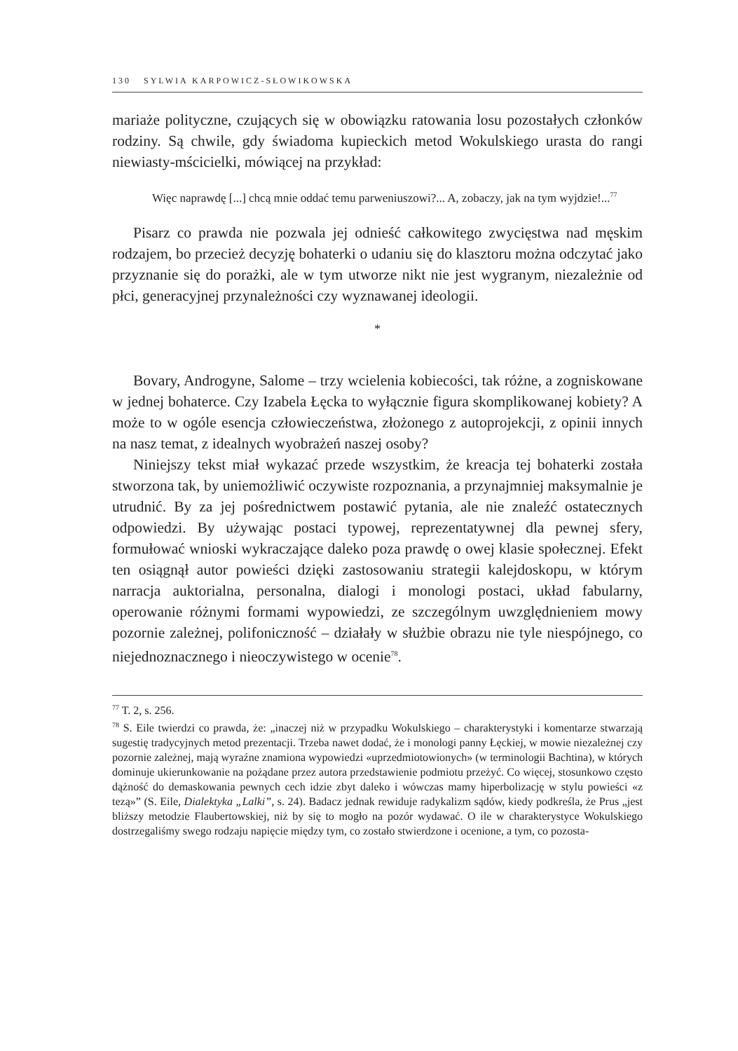130 SYLWIA KARPOWICZ-SŁOWIKOWSKA
mariaże polityczne, czujących się w obowiązku ratowania losu pozostałych członków rodziny. Są chwile, gdy świadoma kupieckich metod Wokulskiego urasta do rangi niewiasty-mścicielki, mówiącej na przykład:
Więc naprawdę [...] chcą mnie oddać temu parweniuszowi?... A, zobaczy, jak na tym wyjdzie!...<sup>77</sup>
Pisarz co prawda nie pozwala jej odnieść całkowitego zwycięstwa nad męskim rodzajem, bo przecież decyzję bohaterki o udaniu się do klasztoru można odczytać jako przyznanie się do porażki, ale w tym utworze nikt nie jest wygranym, niezależnie od płci, generacyjnej przynależności czy wyznawanej ideologii.
*
Bovary, Androgyne, Salome – trzy wcielenia kobiecości, tak różne, a zogniskowane w jednej bohaterce. Czy Izabela Łęcka to wyłącznie figura skomplikowanej kobiety? A może to w ogóle esencja człowieczeństwa, złożonego z autoprojekcji, z opinii innych na nasz temat, z idealnych wyobrażeń naszej osoby?
Niniejszy tekst miał wykazać przede wszystkim, że kreacja tej bohaterki została stworzona tak, by uniemożliwić oczywiste rozpoznania, a przynajmniej maksymalnie je utrudnić. By za jej pośrednictwem postawić pytania, ale nie znaleźć ostatecznych odpowiedzi. By używając postaci typowej, reprezentatywnej dla pewnej sfery, formułować wnioski wykraczające daleko poza prawdę o owej klasie społecznej. Efekt ten osiągnął autor powieści dzięki zastosowaniu strategii kalejdoskopu, w którym narracja auktorialna, personalna, dialogi i monologi postaci, układ fabularny, operowanie różnymi formami wypowiedzi, ze szczególnym uwzględnieniem mowy pozornie zależnej, polifoniczność – działały w służbie obrazu nie tyle niespójnego, co niejednoznacznego i nieoczywistego w ocenie<sup>78</sup>.
<sup>77</sup> T. 2, s. 256.
<sup>78</sup> S. Eile twierdzi co prawda, że: „inaczej niż w przypadku Wokulskiego – charakterystyki i komentarze stwarzają sugestię tradycyjnych metod prezentacji. Trzeba nawet dodać, że i monologi panny Łęckiej, w mowie niezależnej czy pozornie zależnej, mają wyraźne znamiona wypowiedzi «uprzedmiotowionych» (w terminologii Bachtina), w których dominuje ukierunkowanie na pożądane przez autora przedstawienie podmiotu przeżyć. Co więcej, stosunkowo często dążność do demaskowania pewnych cech idzie zbyt daleko i wówczas mamy hiperbolizację w stylu powieści «z tezą»” (S. Eile, Dialektyka „Lalki”, s. 24). Badacz jednak rewiduje radykalizm sądów, kiedy podkreśla, że Prus „jest bliższy metodzie Flaubertowskiej, niż by się to mogło na pozór wydawać. O ile w charakterystyce Wokulskiego dostrzegaliśmy swego rodzaju napięcie między tym, co zostało stwierdzone i ocenione, a tym, co pozosta-